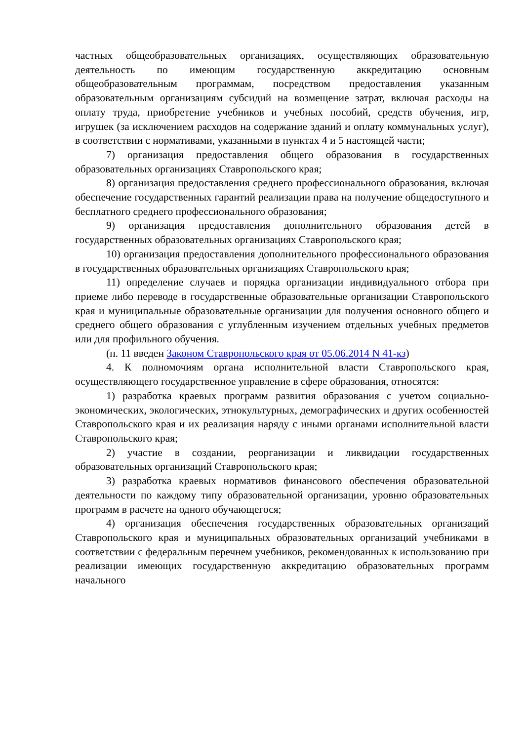частных общеобразовательных организациях, осуществляющих образовательную деятельность по имеющим государственную аккредитацию основным общеобразовательным программам, посредством предоставления указанным образовательным организациям субсидий на возмещение затрат, включая расходы на оплату труда, приобретение учебников и учебных пособий, средств обучения, игр, игрушек (за исключением расходов на содержание зданий и оплату коммунальных услуг), в соответствии с нормативами, указанными в пунктах 4 и 5 настоящей части;
7) организация предоставления общего образования в государственных образовательных организациях Ставропольского края;
8) организация предоставления среднего профессионального образования, включая обеспечение государственных гарантий реализации права на получение общедоступного и бесплатного среднего профессионального образования;
9) организация предоставления дополнительного образования детей в государственных образовательных организациях Ставропольского края;
10) организация предоставления дополнительного профессионального образования в государственных образовательных организациях Ставропольского края;
11) определение случаев и порядка организации индивидуального отбора при приеме либо переводе в государственные образовательные организации Ставропольского края и муниципальные образовательные организации для получения основного общего и среднего общего образования с углубленным изучением отдельных учебных предметов или для профильного обучения.
(п. 11 введен Законом Ставропольского края от 05.06.2014 N 41-кз)
4. К полномочиям органа исполнительной власти Ставропольского края, осуществляющего государственное управление в сфере образования, относятся:
1) разработка краевых программ развития образования с учетом социально-экономических, экологических, этнокультурных, демографических и других особенностей Ставропольского края и их реализация наряду с иными органами исполнительной власти Ставропольского края;
2) участие в создании, реорганизации и ликвидации государственных образовательных организаций Ставропольского края;
3) разработка краевых нормативов финансового обеспечения образовательной деятельности по каждому типу образовательной организации, уровню образовательных программ в расчете на одного обучающегося;
4) организация обеспечения государственных образовательных организаций Ставропольского края и муниципальных образовательных организаций учебниками в соответствии с федеральным перечнем учебников, рекомендованных к использованию при реализации имеющих государственную аккредитацию образовательных программ начального